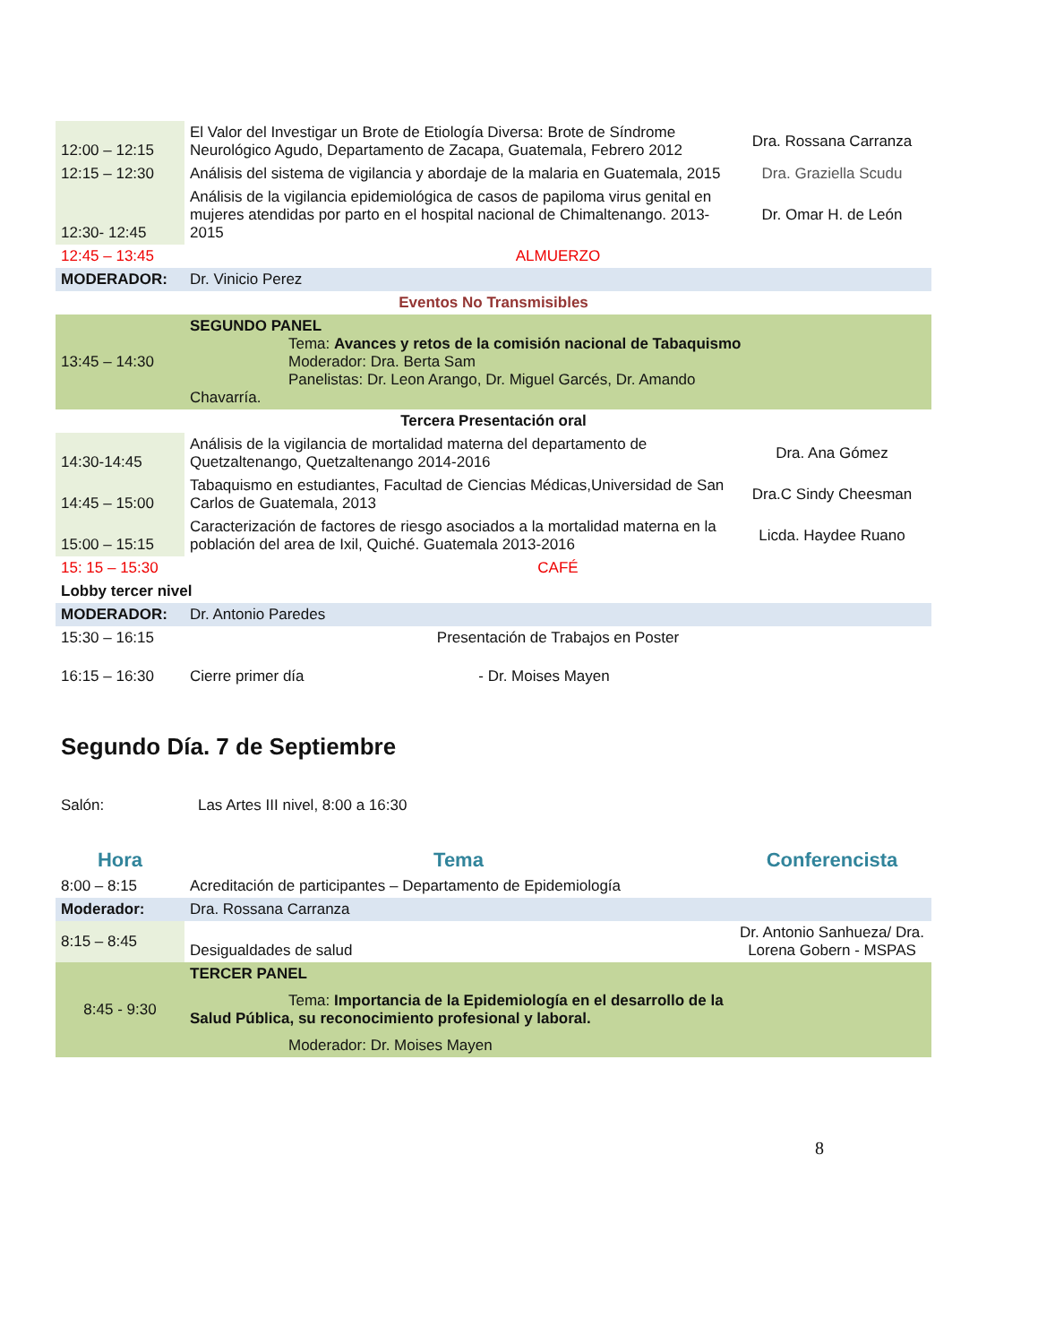| 12:00 – 12:15 | El Valor del Investigar un Brote de Etiología Diversa: Brote de Síndrome Neurológico Agudo, Departamento de Zacapa, Guatemala, Febrero 2012 | Dra. Rossana Carranza |
| 12:15 – 12:30 | Análisis del sistema de vigilancia y abordaje de la malaria en Guatemala, 2015 | Dra. Graziella Scudu |
| 12:30- 12:45 | Análisis de la vigilancia epidemiológica de casos de papiloma virus genital en mujeres atendidas por parto en el hospital nacional de Chimaltenango. 2013-2015 | Dr. Omar H. de León |
| 12:45 – 13:45 | ALMUERZO | |
| MODERADOR: | Dr. Vinicio Perez | |
| Eventos No Transmisibles | | |
| 13:45 – 14:30 | SEGUNDO PANEL Tema: Avances y retos de la comisión nacional de Tabaquismo Moderador: Dra. Berta Sam Panelistas: Dr. Leon Arango, Dr. Miguel Garcés, Dr. Amando Chavarría. | |
| Tercera Presentación oral | | |
| 14:30-14:45 | Análisis de la vigilancia de mortalidad materna del departamento de Quetzaltenango, Quetzaltenango 2014-2016 | Dra. Ana Gómez |
| 14:45 – 15:00 | Tabaquismo en estudiantes, Facultad de Ciencias Médicas,Universidad de San Carlos de Guatemala, 2013 | Dra.C Sindy Cheesman |
| 15:00 – 15:15 | Caracterización de factores de riesgo asociados a la mortalidad materna en la población del area de Ixil, Quiché. Guatemala 2013-2016 | Licda. Haydee Ruano |
| 15: 15 – 15:30 | CAFÉ | |
| Lobby tercer nivel | | |
| MODERADOR: | Dr. Antonio Paredes | |
| 15:30 – 16:15 | Presentación de Trabajos en Poster | |
| 16:15 – 16:30 | Cierre primer día - Dr. Moises Mayen | |
Segundo Día. 7 de Septiembre
Salón: Las Artes III nivel, 8:00 a 16:30
| Hora | Tema | Conferencista |
| 8:00 – 8:15 | Acreditación de participantes – Departamento de Epidemiología | |
| Moderador: | Dra. Rossana Carranza | |
| 8:15 – 8:45 | Desigualdades de salud | Dr. Antonio Sanhueza/ Dra. Lorena Gobern - MSPAS |
| 8:45 - 9:30 | TERCER PANEL Tema: Importancia de la Epidemiología en el desarrollo de la Salud Pública, su reconocimiento profesional y laboral. Moderador: Dr. Moises Mayen | |
8